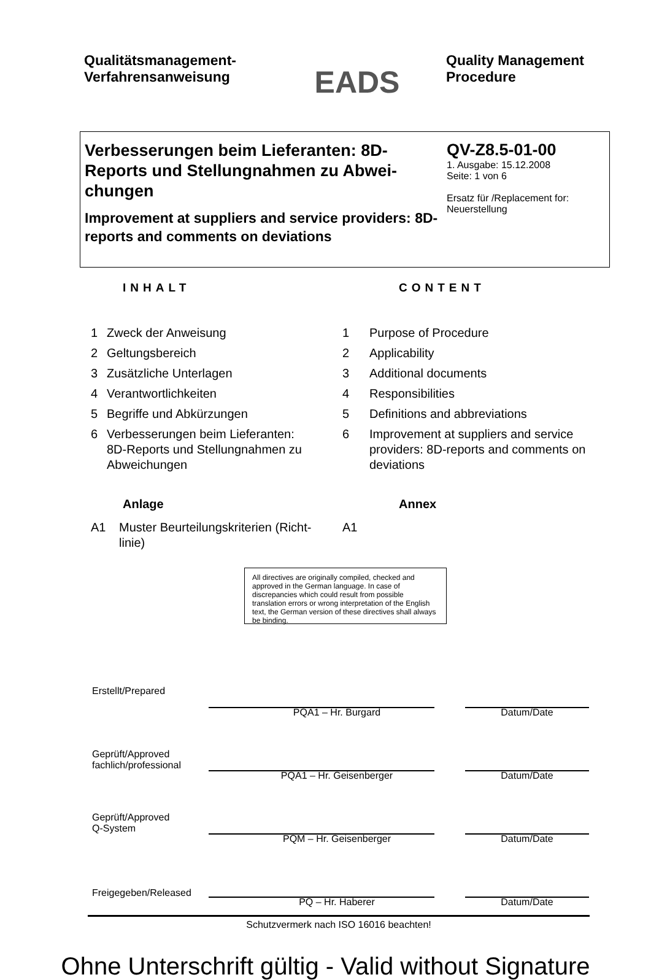Qualitätsmanagement-
Verfahrensanweisung
EADS
Quality Management
Procedure
Verbesserungen beim Lieferanten: 8D-Reports und Stellungnahmen zu Abwei-chungen
Improvement at suppliers and service providers: 8D-reports and comments on deviations
QV-Z8.5-01-00
1. Ausgabe: 15.12.2008
Seite: 1 von 6
Ersatz für /Replacement for:
Neuerstellung
INHALT
1 Zweck der Anweisung
2 Geltungsbereich
3 Zusätzliche Unterlagen
4 Verantwortlichkeiten
5 Begriffe und Abkürzungen
6 Verbesserungen beim Lieferanten:
8D-Reports und Stellungnahmen zu
Abweichungen
Anlage
A1 Muster Beurteilungskriterien (Richt-
linie)
CONTENT
1 Purpose of Procedure
2 Applicability
3 Additional documents
4 Responsibilities
5 Definitions and abbreviations
6 Improvement at suppliers and service
providers: 8D-reports and comments on
deviations
Annex
A1
All directives are originally compiled, checked and approved in the German language. In case of discrepancies which could result from possible translation errors or wrong interpretation of the English text, the German version of these directives shall always be binding.
Erstellt/Prepared
PQA1 – Hr. Burgard Datum/Date
Geprüft/Approved
fachlich/professional
PQA1 – Hr. Geisenberger Datum/Date
Geprüft/Approved
Q-System
PQM – Hr. Geisenberger Datum/Date
Freigegeben/Released
PQ – Hr. Haberer Datum/Date
Schutzvermerk nach ISO 16016 beachten!
Ohne Unterschrift gültig - Valid without Signature